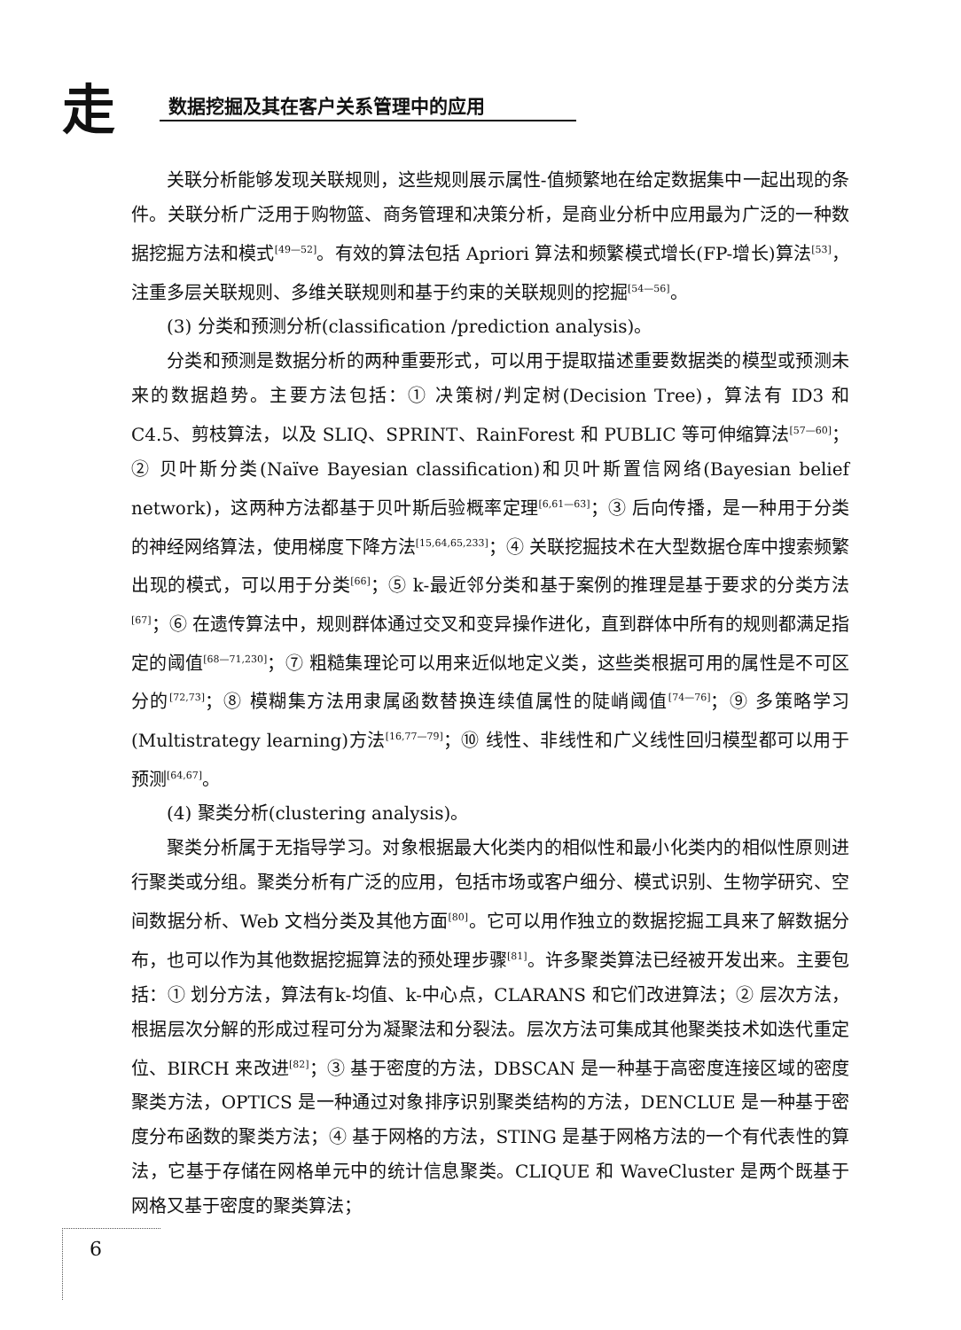走 数据挖掘及其在客户关系管理中的应用
关联分析能够发现关联规则，这些规则展示属性-值频繁地在给定数据集中一起出现的条件。关联分析广泛用于购物篮、商务管理和决策分析，是商业分析中应用最为广泛的一种数据挖掘方法和模式<sup>[49—52]</sup>。有效的算法包括 Apriori 算法和频繁模式增长(FP-增长)算法<sup>[53]</sup>，注重多层关联规则、多维关联规则和基于约束的关联规则的挖掘<sup>[54—56]</sup>。
(3) 分类和预测分析(classification /prediction analysis)。
分类和预测是数据分析的两种重要形式，可以用于提取描述重要数据类的模型或预测未来的数据趋势。主要方法包括：① 决策树/判定树(Decision Tree)，算法有 ID3 和 C4.5、剪枝算法，以及 SLIQ、SPRINT、RainForest 和 PUBLIC 等可伸缩算法<sup>[57—60]</sup>；② 贝叶斯分类(Naïve Bayesian classification)和贝叶斯置信网络(Bayesian belief network)，这两种方法都基于贝叶斯后验概率定理<sup>[6,61—63]</sup>；③ 后向传播，是一种用于分类的神经网络算法，使用梯度下降方法<sup>[15,64,65,233]</sup>；④ 关联挖掘技术在大型数据仓库中搜索频繁出现的模式，可以用于分类<sup>[66]</sup>；⑤ k-最近邻分类和基于案例的推理是基于要求的分类方法<sup>[67]</sup>；⑥ 在遗传算法中，规则群体通过交叉和变异操作进化，直到群体中所有的规则都满足指定的阈值<sup>[68—71,230]</sup>；⑦ 粗糙集理论可以用来近似地定义类，这些类根据可用的属性是不可区分的<sup>[72,73]</sup>；⑧ 模糊集方法用隶属函数替换连续值属性的陡峭阈值<sup>[74—76]</sup>；⑨ 多策略学习(Multistrategy learning)方法<sup>[16,77—79]</sup>；⑩ 线性、非线性和广义线性回归模型都可以用于预测<sup>[64,67]</sup>。
(4) 聚类分析(clustering analysis)。
聚类分析属于无指导学习。对象根据最大化类内的相似性和最小化类内的相似性原则进行聚类或分组。聚类分析有广泛的应用，包括市场或客户细分、模式识别、生物学研究、空间数据分析、Web 文档分类及其他方面<sup>[80]</sup>。它可以用作独立的数据挖掘工具来了解数据分布，也可以作为其他数据挖掘算法的预处理步骤<sup>[81]</sup>。许多聚类算法已经被开发出来。主要包括：① 划分方法，算法有k-均值、k-中心点，CLARANS 和它们改进算法；② 层次方法，根据层次分解的形成过程可分为凝聚法和分裂法。层次方法可集成其他聚类技术如迭代重定位、BIRCH 来改进<sup>[82]</sup>；③ 基于密度的方法，DBSCAN 是一种基于高密度连接区域的密度聚类方法，OPTICS 是一种通过对象排序识别聚类结构的方法，DENCLUE 是一种基于密度分布函数的聚类方法；④ 基于网格的方法，STING 是基于网格方法的一个有代表性的算法，它基于存储在网格单元中的统计信息聚类。CLIQUE 和 WaveCluster 是两个既基于网格又基于密度的聚类算法；
6